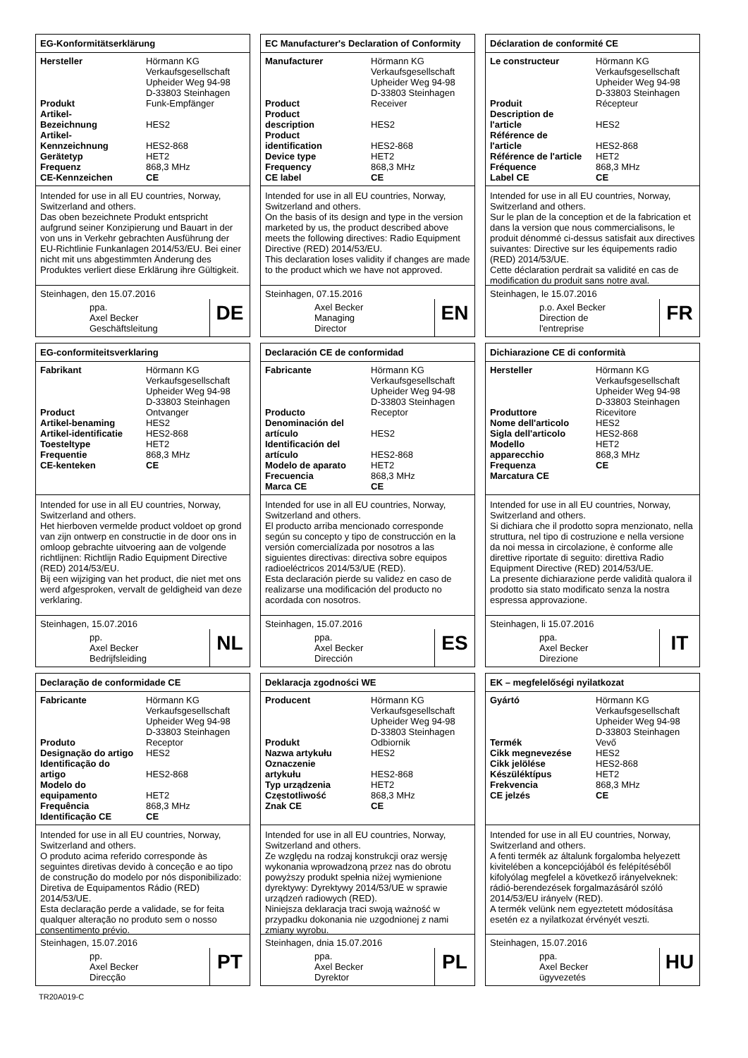EG-Konformitätserklärung
| Hersteller | Hörmann KG Verkaufsgesellschaft Upheider Weg 94-98 D-33803 Steinhagen |
| Produkt | Funk-Empfänger |
| Artikel- Bezeichnung | HES2 |
| Artikel- Kennzeichnung | HES2-868 |
| Gerätetyp | HET2 |
| Frequenz | 868,3 MHz |
| CE-Kennzeichen | CE |
Intended for use in all EU countries, Norway, Switzerland and others.
Das oben bezeichnete Produkt entspricht aufgrund seiner Konzipierung und Bauart in der von uns in Verkehr gebrachten Ausführung der EU-Richtlinie Funkanlagen 2014/53/EU. Bei einer nicht mit uns abgestimmten Änderung des Produktes verliert diese Erklärung ihre Gültigkeit.
Steinhagen, den 15.07.2016
ppa.
Axel Becker
Geschäftsleitung
DE
EC Manufacturer's Declaration of Conformity
| Manufacturer | Hörmann KG Verkaufsgesellschaft Upheider Weg 94-98 D-33803 Steinhagen |
| Product | Receiver |
| Product description | HES2 |
| Product identification | HES2-868 |
| Device type | HET2 |
| Frequency | 868,3 MHz |
| CE label | CE |
Intended for use in all EU countries, Norway, Switzerland and others.
On the basis of its design and type in the version marketed by us, the product described above meets the following directives: Radio Equipment Directive (RED) 2014/53/EU.
This declaration loses validity if changes are made to the product which we have not approved.
Steinhagen, 07.15.2016
Axel Becker
Managing
Director
EN
Déclaration de conformité CE
| Le constructeur | Hörmann KG Verkaufsgesellschaft Upheider Weg 94-98 D-33803 Steinhagen |
| Produit | Récepteur |
| Description de l'article | HES2 |
| Référence de l'article | HES2-868 |
| Référence de l'article | HET2 |
| Fréquence | 868,3 MHz |
| Label CE | CE |
Intended for use in all EU countries, Norway, Switzerland and others.
Sur le plan de la conception et de la fabrication et dans la version que nous commercialisons, le produit dénommé ci-dessus satisfait aux directives suivantes: Directive sur les équipements radio (RED) 2014/53/UE.
Cette déclaration perdrait sa validité en cas de modification du produit sans notre aval.
Steinhagen, le 15.07.2016
p.o. Axel Becker
Direction de
l'entreprise
FR
EG-conformiteitsverklaring
| Fabrikant | Hörmann KG Verkaufsgesellschaft Upheider Weg 94-98 D-33803 Steinhagen |
| Product | Ontvanger |
| Artikel-benaming | HES2 |
| Artikel-identificatie | HES2-868 |
| Toesteltype | HET2 |
| Frequentie | 868,3 MHz |
| CE-kenteken | CE |
Intended for use in all EU countries, Norway, Switzerland and others.
Het hierboven vermelde product voldoet op grond van zijn ontwerp en constructie in de door ons in omloop gebrachte uitvoering aan de volgende richtlijnen: Richtlijn Radio Equipment Directive (RED) 2014/53/EU.
Bij een wijziging van het product, die niet met ons werd afgesproken, vervalt de geldigheid van deze verklaring.
Steinhagen, 15.07.2016
pp.
Axel Becker
Bedrijfsleiding
NL
Declaración CE de conformidad
| Fabricante | Hörmann KG Verkaufsgesellschaft Upheider Weg 94-98 D-33803 Steinhagen |
| Producto | Receptor |
| Denominación del artículo | HES2 |
| Identificación del artículo | HES2-868 |
| Modelo de aparato | HET2 |
| Frecuencia | 868,3 MHz |
| Marca CE | CE |
Intended for use in all EU countries, Norway, Switzerland and others.
El producto arriba mencionado corresponde según su concepto y tipo de construcción en la versión comercialízada por nosotros a las siguientes directivas: directiva sobre equipos radioeléctricos 2014/53/UE (RED).
Esta declaración pierde su validez en caso de realizarse una modificación del producto no acordada con nosotros.
Steinhagen, 15.07.2016
ppa.
Axel Becker
Dirección
ES
Dichiarazione CE di conformità
| Hersteller | Hörmann KG Verkaufsgesellschaft Upheider Weg 94-98 D-33803 Steinhagen |
| Produttore | Ricevitore |
| Nome dell'articolo | HES2 |
| Sigla dell'articolo | HES2-868 |
| Modello apparecchio | HET2 868,3 MHz |
| Frequenza | CE |
| Marcatura CE | |
Intended for use in all EU countries, Norway, Switzerland and others.
Si dichiara che il prodotto sopra menzionato, nella struttura, nel tipo di costruzione e nella versione da noi messa in circolazione, è conforme alle direttive riportate di seguito: direttiva Radio Equipment Directive (RED) 2014/53/UE.
La presente dichiarazione perde validità qualora il prodotto sia stato modificato senza la nostra espressa approvazione.
Steinhagen, li 15.07.2016
ppa.
Axel Becker
Direzione
IT
Declaração de conformidade CE
| Fabricante | Hörmann KG Verkaufsgesellschaft Upheider Weg 94-98 D-33803 Steinhagen |
| Produto | Receptor |
| Designação do artigo | HES2 |
| Identificação do artigo | HES2-868 |
| Modelo do equipamento | HET2 |
| Frequência | 868,3 MHz |
| Identificação CE | CE |
Intended for use in all EU countries, Norway, Switzerland and others.
O produto acima referido corresponde às seguintes diretivas devido à conceção e ao tipo de construção do modelo por nós disponibilizado: Diretiva de Equipamentos Rádio (RED) 2014/53/UE.
Esta declaração perde a validade, se for feita qualquer alteração no produto sem o nosso consentimento prévio.
Steinhagen, 15.07.2016
pp.
Axel Becker
Direcção
PT
Deklaracja zgodności WE
| Producent | Hörmann KG Verkaufsgesellschaft Upheider Weg 94-98 D-33803 Steinhagen |
| Produkt | Odbiornik |
| Nazwa artykułu | HES2 |
| Oznaczenie artykułu | HES2-868 |
| Typ urządzenia | HET2 |
| Częstotliwość | 868,3 MHz |
| Znak CE | CE |
Intended for use in all EU countries, Norway, Switzerland and others.
Ze względu na rodzaj konstrukcji oraz wersję wykonania wprowadzoną przez nas do obrotu powyższy produkt spełnia niżej wymienione dyrektywy: Dyrektywy 2014/53/UE w sprawie urządzeń radiowych (RED).
Niniejsza deklaracja traci swoją ważność w przypadku dokonania nie uzgodnionej z nami zmiany wyrobu.
Steinhagen, dnia 15.07.2016
ppa.
Axel Becker
Dyrektor
PL
EK – megfelelőségi nyilatkozat
| Gyártó | Hörmann KG Verkaufsgesellschaft Upheider Weg 94-98 D-33803 Steinhagen |
| Termék | Vevő |
| Cikk megnevezése | HES2 |
| Cikk jelölése | HES2-868 |
| Készüléktípus | HET2 |
| Frekvencia | 868,3 MHz |
| CE jelzés | CE |
Intended for use in all EU countries, Norway, Switzerland and others.
A fenti termék az általunk forgalomba helyezett kivitelében a koncepciójából és felépítéséből kifolyólag megfelel a következő irányelveknek: rádió-berendezések forgalmazásáról szóló 2014/53/EU irányelv (RED).
A termék velünk nem egyeztetett módosítása esetén ez a nyilatkozat érvényét veszti.
Steinhagen, 15.07.2016
ppa.
Axel Becker
ügyvezetés
HU
TR20A019-C